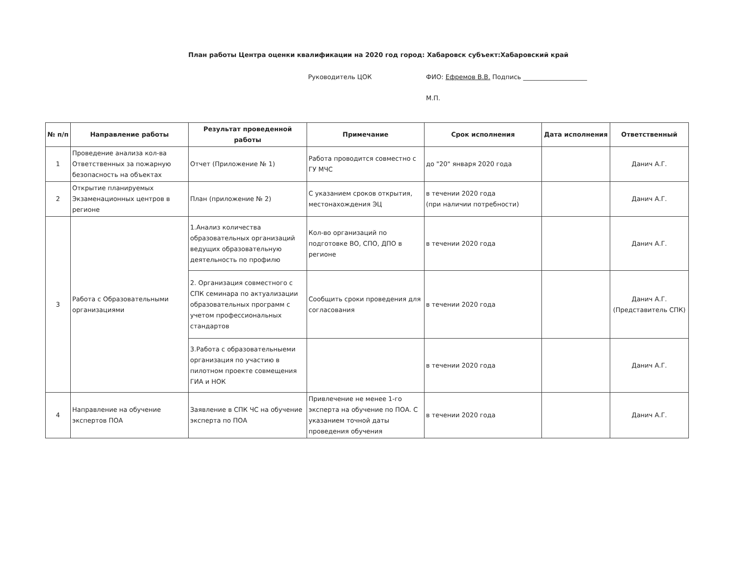План работы Центра оценки квалификации на 2020 год город: Хабаровск субъект:Хабаровский край
Руководитель ЦОК ФИО: Ефремов В.В. Подпись ____________________
М.П.
| № п/п | Направление работы | Результат проведенной работы | Примечание | Срок исполнения | Дата исполнения | Ответственный |
| --- | --- | --- | --- | --- | --- | --- |
| 1 | Проведение анализа кол-ва Ответственных за пожарную безопасность на объектах | Отчет (Приложение № 1) | Работа проводится совместно с ГУ МЧС | до "20" января 2020 года | | Данич А.Г. |
| 2 | Открытие планируемых Экзаменационных центров в регионе | План (приложение № 2) | С указанием сроков открытия, местонахождения ЭЦ | в течении 2020 года (при наличии потребности) | | Данич А.Г. |
| 3 | Работа с Образовательными организациями | 1.Анализ количества образовательных организаций ведущих образовательную деятельность по профилю | Кол-во организаций по подготовке ВО, СПО, ДПО в регионе | в течении 2020 года | | Данич А.Г. |
| | | 2. Организация совместного с СПК семинара по актуализации образовательных программ с учетом профессиональных стандартов | Сообщить сроки проведения для согласования | в течении 2020 года | | Данич А.Г. (Представитель СПК) |
| | | 3.Работа с образовательныеми организация по участию в пилотном проекте совмещения ГИА и НОК | | в течении 2020 года | | Данич А.Г. |
| 4 | Направление на обучение экспертов ПОА | Заявление в СПК ЧС на обучение эксперта по ПОА | Привлечение не менее 1-го эксперта на обучение по ПОА. С указанием точной даты проведения обучения | в течении 2020 года | | Данич А.Г. |